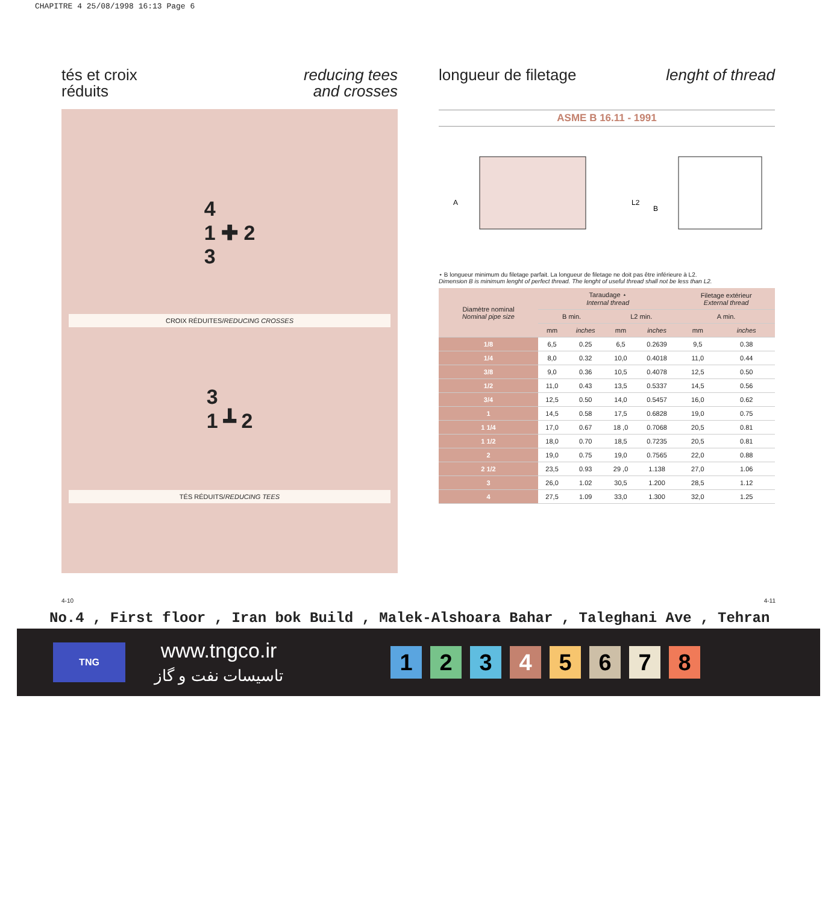CHAPITRE 4 25/08/1998 16:13 Page 6
tés et croix
réduits
reducing tees
and crosses
4
1 ✚ 2
3
CROIX RÉDUITES/REDUCING CROSSES
3
1 ┻ 2
TÉS RÉDUITS/REDUCING TEES
longueur de filetage lenght of thread
ASME B 16.11 - 1991
A
L2
B
⋆ B longueur minimum du filetage parfait. La longueur de filetage ne doit pas être inférieure à L2.
Dimension B is minimum lenght of perfect thread. The lenght of useful thread shall not be less than L2.
| Diamètre nominal Nominal pipe size | Taraudage ⋆ Internal thread | | | | Filetage extérieur External thread | |
| --- | --- | --- | --- | --- | --- | --- |
| | B min. | | L2 min. | | A min. | |
| | mm | inches | mm | inches | mm | inches |
| 1/8 | 6,5 | 0.25 | 6,5 | 0.2639 | 9,5 | 0.38 |
| 1/4 | 8,0 | 0.32 | 10,0 | 0.4018 | 11,0 | 0.44 |
| 3/8 | 9,0 | 0.36 | 10,5 | 0.4078 | 12,5 | 0.50 |
| 1/2 | 11,0 | 0.43 | 13,5 | 0.5337 | 14,5 | 0.56 |
| 3/4 | 12,5 | 0.50 | 14,0 | 0.5457 | 16,0 | 0.62 |
| 1 | 14,5 | 0.58 | 17,5 | 0.6828 | 19,0 | 0.75 |
| 1 1/4 | 17,0 | 0.67 | 18 ,0 | 0.7068 | 20,5 | 0.81 |
| 1 1/2 | 18,0 | 0.70 | 18,5 | 0.7235 | 20,5 | 0.81 |
| 2 | 19,0 | 0.75 | 19,0 | 0.7565 | 22,0 | 0.88 |
| 2 1/2 | 23,5 | 0.93 | 29 ,0 | 1.138 | 27,0 | 1.06 |
| 3 | 26,0 | 1.02 | 30,5 | 1.200 | 28,5 | 1.12 |
| 4 | 27,5 | 1.09 | 33,0 | 1.300 | 32,0 | 1.25 |
4-10 4-11
No.4 , First floor , Iran bok Build , Malek-Alshoara Bahar , Taleghani Ave , Tehran
TNG
www.tngco.ir
تاسیسات نفت و گاز
12345678